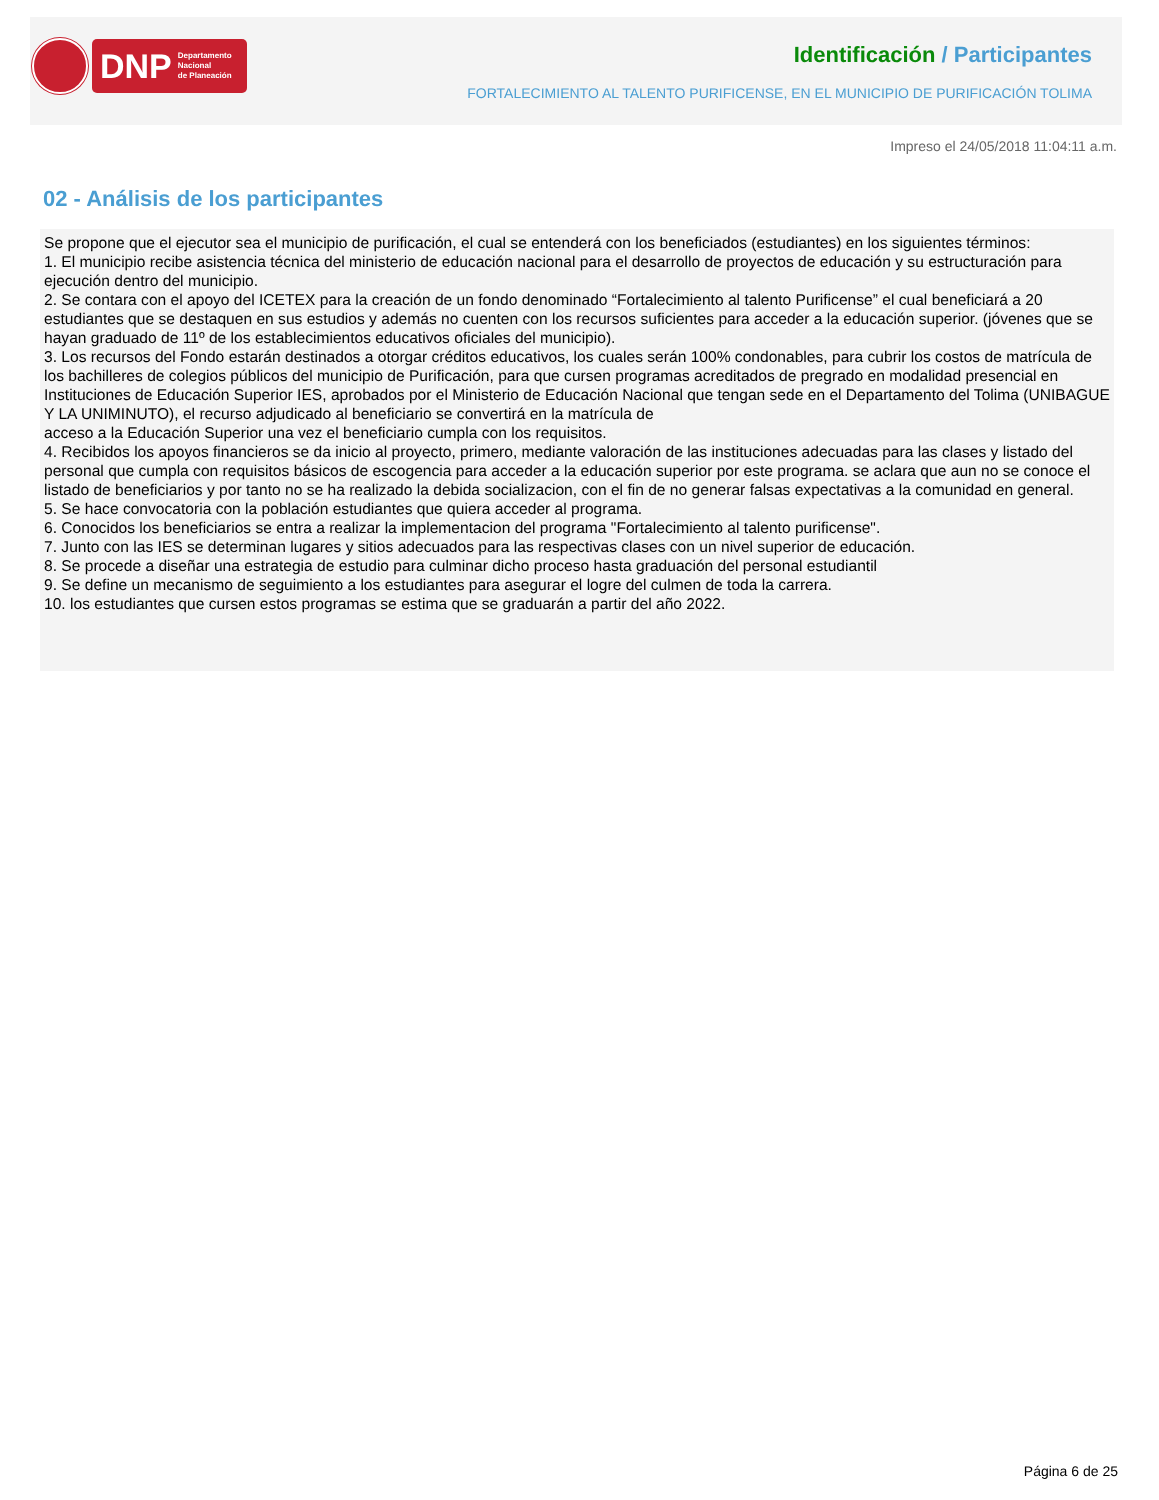DNP Departamento
Nacional
de Planeación
Identificación / Participantes
FORTALECIMIENTO AL TALENTO PURIFICENSE, EN EL MUNICIPIO DE PURIFICACIÓN TOLIMA
Impreso el 24/05/2018 11:04:11 a.m.
02 - Análisis de los participantes
Se propone que el ejecutor sea el municipio de purificación, el cual se entenderá con los beneficiados (estudiantes) en los siguientes términos:
1. El municipio recibe asistencia técnica del ministerio de educación nacional para el desarrollo de proyectos de educación y su estructuración para ejecución dentro del municipio.
2. Se contara con el apoyo del ICETEX para la creación de un fondo denominado “Fortalecimiento al talento Purificense” el cual beneficiará a 20 estudiantes que se destaquen en sus estudios y además no cuenten con los recursos suficientes para acceder a la educación superior. (jóvenes que se hayan graduado de 11º de los establecimientos educativos oficiales del municipio).
3. Los recursos del Fondo estarán destinados a otorgar créditos educativos, los cuales serán 100% condonables, para cubrir los costos de matrícula de los bachilleres de colegios públicos del municipio de Purificación, para que cursen programas acreditados de pregrado en modalidad presencial en Instituciones de Educación Superior IES, aprobados por el Ministerio de Educación Nacional que tengan sede en el Departamento del Tolima (UNIBAGUE Y LA UNIMINUTO), el recurso adjudicado al beneficiario se convertirá en la matrícula de
acceso a la Educación Superior una vez el beneficiario cumpla con los requisitos.
4. Recibidos los apoyos financieros se da inicio al proyecto, primero, mediante valoración de las instituciones adecuadas para las clases y listado del personal que cumpla con requisitos básicos de escogencia para acceder a la educación superior por este programa. se aclara que aun no se conoce el listado de beneficiarios y por tanto no se ha realizado la debida socializacion, con el fin de no generar falsas expectativas a la comunidad en general.
5. Se hace convocatoria con la población estudiantes que quiera acceder al programa.
6. Conocidos los beneficiarios se entra a realizar la implementacion del programa "Fortalecimiento al talento purificense".
7. Junto con las IES se determinan lugares y sitios adecuados para las respectivas clases con un nivel superior de educación.
8. Se procede a diseñar una estrategia de estudio para culminar dicho proceso hasta graduación del personal estudiantil
9. Se define un mecanismo de seguimiento a los estudiantes para asegurar el logre del culmen de toda la carrera.
10. los estudiantes que cursen estos programas se estima que se graduarán a partir del año 2022.
Página 6 de 25